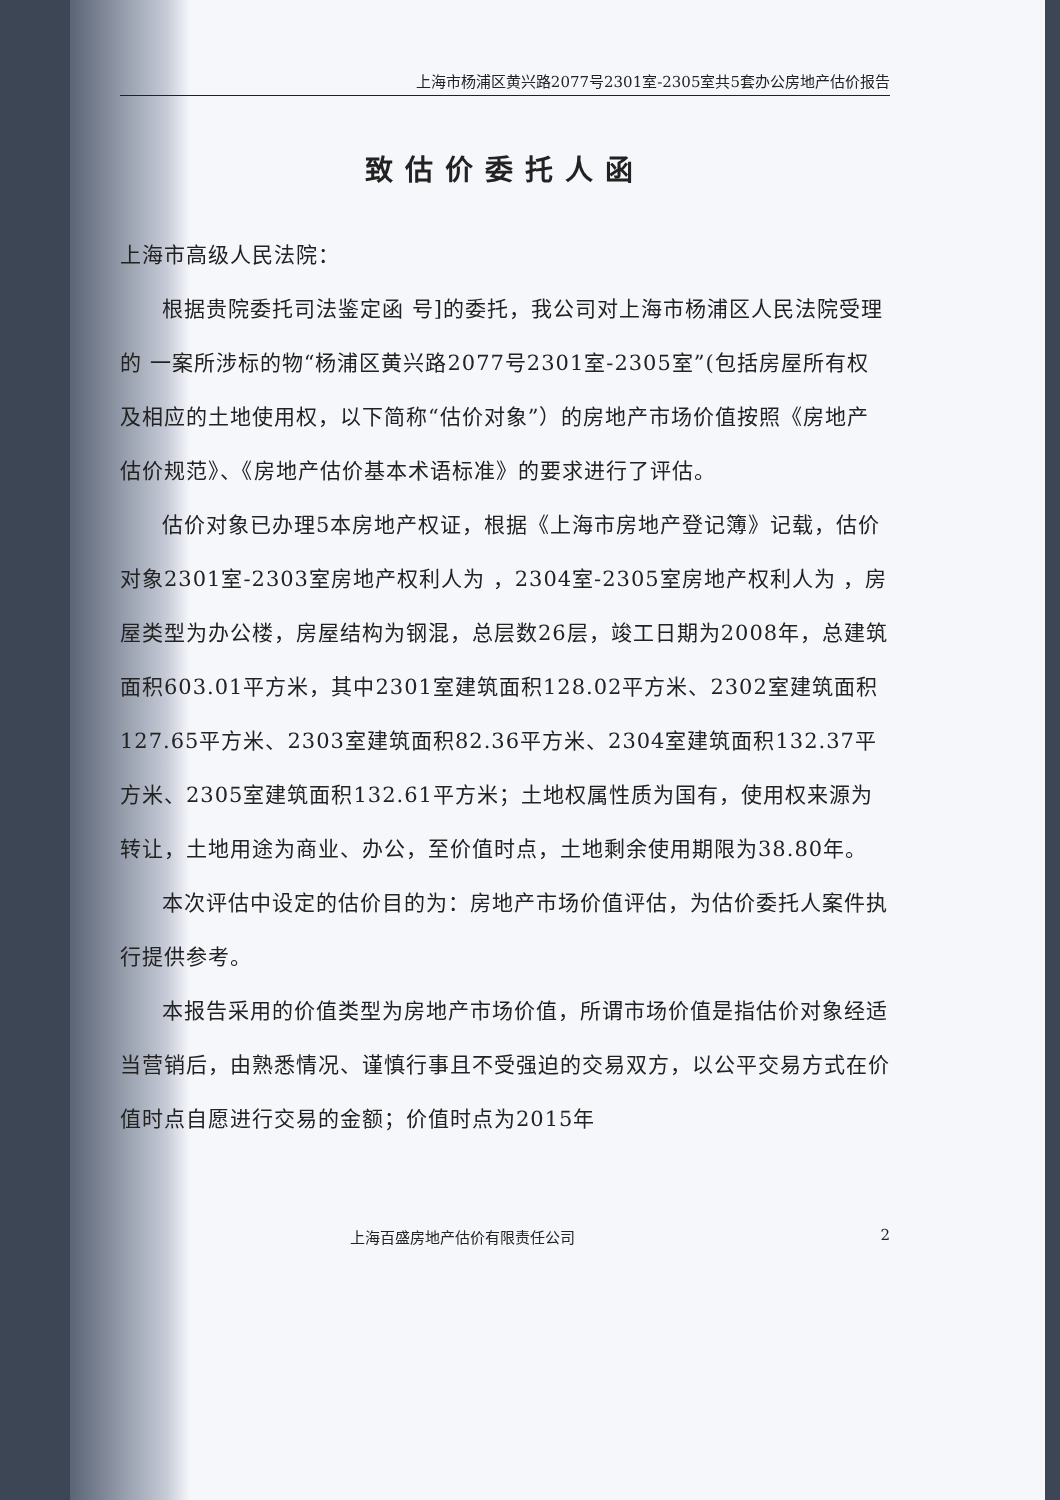上海市杨浦区黄兴路2077号2301室-2305室共5套办公房地产估价报告
致估价委托人函
上海市高级人民法院：
根据贵院委托司法鉴定函 号]的委托，我公司对上海市杨浦区人民法院受理的 一案所涉标的物“杨浦区黄兴路2077号2301室-2305室”(包括房屋所有权及相应的土地使用权，以下简称“估价对象”）的房地产市场价值按照《房地产估价规范》、《房地产估价基本术语标准》的要求进行了评估。
估价对象已办理5本房地产权证，根据《上海市房地产登记簿》记载，估价对象2301室-2303室房地产权利人为 ，2304室-2305室房地产权利人为 ，房屋类型为办公楼，房屋结构为钢混，总层数26层，竣工日期为2008年，总建筑面积603.01平方米，其中2301室建筑面积128.02平方米、2302室建筑面积127.65平方米、2303室建筑面积82.36平方米、2304室建筑面积132.37平方米、2305室建筑面积132.61平方米；土地权属性质为国有，使用权来源为转让，土地用途为商业、办公，至价值时点，土地剩余使用期限为38.80年。
本次评估中设定的估价目的为：房地产市场价值评估，为估价委托人案件执行提供参考。
本报告采用的价值类型为房地产市场价值，所谓市场价值是指估价对象经适当营销后，由熟悉情况、谨慎行事且不受强迫的交易双方，以公平交易方式在价值时点自愿进行交易的金额；价值时点为2015年
上海百盛房地产估价有限责任公司 2